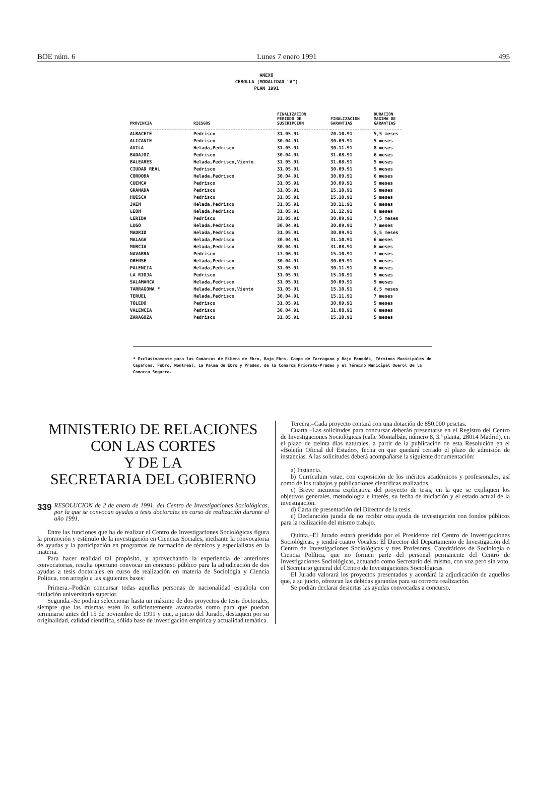BOE núm. 6 Lunes 7 enero 1991 495
ANEXO
CEBOLLA (MODALIDAD "A")
PLAN 1991
| PROVINCIA | RIESGOS | FINALIZACION PERIODO DE SUSCRIPCION | FINALIZACION GARANTIAS | DURACION MAXIMA DE GARANTIAS |
| --- | --- | --- | --- | --- |
| ALBACETE | Pedrisco | 31.05.91 | 20.10.91 | 5,5 meses |
| ALICANTE | Pedrisco | 30.04.91 | 30.09.91 | 5 meses |
| AVILA | Helada,Pedrisco | 31.05.91 | 30.11.91 | 8 meses |
| BADAJOZ | Pedrisco | 30.04.91 | 31.08.91 | 6 meses |
| BALEARES | Helada,Pedrisco,Viento | 31.05.91 | 31.08.91 | 5 meses |
| CIUDAD REAL | Pedrisco | 31.05.91 | 30.09.91 | 5 meses |
| CORDOBA | Helada,Pedrisco | 30.04.91 | 30.09.91 | 6 meses |
| CUENCA | Pedrisco | 31.05.91 | 30.09.91 | 5 meses |
| GRANADA | Pedrisco | 31.05.91 | 15.10.91 | 5 meses |
| HUESCA | Pedrisco | 31.05.91 | 15.10.91 | 5 meses |
| JAEN | Helada,Pedrisco | 31.05.91 | 30.11.91 | 6 meses |
| LEON | Helada,Pedrisco | 31.05.91 | 31.12.91 | 8 meses |
| LERIDA | Pedrisco | 31.05.91 | 30.09.91 | 7,5 meses |
| LUGO | Helada,Pedrisco | 30.04.91 | 30.09.91 | 7 meses |
| MADRID | Helada,Pedrisco | 31.05.91 | 30.09.91 | 5,5 meses |
| MALAGA | Helada,Pedrisco | 30.04.91 | 31.10.91 | 6 meses |
| MURCIA | Helada,Pedrisco | 30.04.91 | 31.08.91 | 6 meses |
| NAVARRA | Pedrisco | 17.06.91 | 15.10.91 | 7 meses |
| ORENSE | Helada,Pedrisco | 30.04.91 | 30.09.91 | 5 meses |
| PALENCIA | Helada,Pedrisco | 31.05.91 | 30.11.91 | 8 meses |
| LA RIOJA | Pedrisco | 31.05.91 | 15.10.91 | 5 meses |
| SALAMANCA | Helada,Pedrisco | 31.05.91 | 30.09.91 | 5 meses |
| TARRAGONA * | Helada,Pedrisco,Viento | 31.05.91 | 15.10.91 | 6,5 meses |
| TERUEL | Helada,Pedrisco | 30.04.91 | 15.11.91 | 7 meses |
| TOLEDO | Pedrisco | 31.05.91 | 30.09.91 | 5 meses |
| VALENCIA | Pedrisco | 30.04.91 | 31.08.91 | 6 meses |
| ZARAGOZA | Pedrisco | 31.05.91 | 15.10.91 | 5 meses |
* Exclusivamente para las Comarcas de Ribera de Ebro, Bajo Ebro, Campo de Tarragona y Bajo Penedés, Términos Municipales de Capafons, Febro, Montreal, La Palma de Ebro y Prades, de la Comarca Priorato-Prades y el Término Municipal Querol de la Comarca Segarra.
MINISTERIO DE RELACIONES
CON LAS CORTES
Y DE LA
SECRETARIA DEL GOBIERNO
339 RESOLUCION de 2 de enero de 1991, del Centro de Investigaciones Sociológicas, por la que se convocan ayudas a tesis doctorales en curso de realización durante el año 1991.
Entre las funciones que ha de realizar el Centro de Investigaciones Sociológicas figura la promoción y estímulo de la investigación en Ciencias Sociales, mediante la convocatoria de ayudas y la participación en programas de formación de técnicos y especialistas en la materia.
Para hacer realidad tal propósito, y aprovechando la experiencia de anteriores convocatorias, resulta oportuno convocar un concurso público para la adjudicación de dos ayudas a tesis doctorales en curso de realización en materia de Sociología y Ciencia Política, con arreglo a las siguientes bases:
Primera.–Podrán concursar todas aquellas personas de nacionalidad española con titulación universitaria superior.
Segunda.–Se podrán seleccionar hasta un máximo de dos proyectos de tesis doctorales, siempre que las mismas estén lo suficientemente avanzadas como para que puedan terminarse antes del 15 de noviembre de 1991 y que, a juicio del Jurado, destaquen por su originalidad, calidad científica, sólida base de investigación empírica y actualidad temática.
Tercera.–Cada proyecto contará con una dotación de 850.000 pesetas.
Cuarta.–Las solicitudes para concursar deberán presentarse en el Registro del Centro de Investigaciones Sociológicas (calle Montalbán, número 8, 3.ª planta, 28014 Madrid), en el plazo de treinta días naturales, a partir de la publicación de esta Resolución en el «Boletín Oficial del Estado», fecha en que quedará cerrado el plazo de admisión de instancias. A las solicitudes deberá acompañarse la siguiente documentación:
a) Instancia.
b) Currículum vitae, con exposición de los méritos académicos y profesionales, así como de los trabajos y publicaciones científicas realizados.
c) Breve memoria explicativa del proyecto de tesis, en la que se expliquen los objetivos generales, metodología e interés, su fecha de iniciación y el estado actual de la investigación.
d) Carta de presentación del Director de la tesis.
e) Declaración jurada de no recibir otra ayuda de investigación con fondos públicos para la realización del mismo trabajo.
Quinta.–El Jurado estará presidido por el Presidente del Centro de Investigaciones Sociológicas, y tendrá cuatro Vocales: El Director del Departamento de Investigación del Centro de Investigaciones Sociológicas y tres Profesores, Catedráticos de Sociología o Ciencia Política, que no formen parte del personal permanente del Centro de Investigaciones Sociológicas, actuando como Secretario del mismo, con voz pero sin voto, el Secretario general del Centro de Investigaciones Sociológicas.
El Jurado valorará los proyectos presentados y acordará la adjudicación de aquellos que, a su juicio, ofrezcan las debidas garantías para su correcta realización.
Se podrán declarar desiertas las ayudas convocadas a concurso.